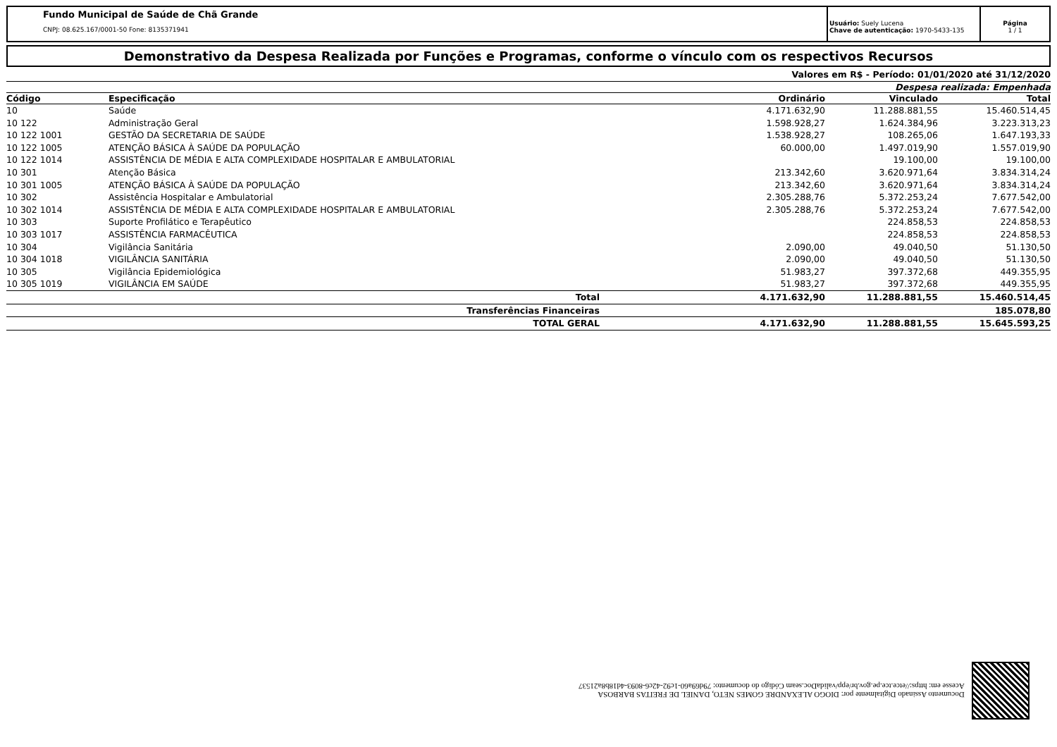Fundo Municipal de Saúde de Chã Grande
CNPJ: 08.625.167/0001-50 Fone: 8135371941
Usuário: Suely Lucena
Chave de autenticação: 1970-5433-135
Página
1 / 1
Demonstrativo da Despesa Realizada por Funções e Programas, conforme o vínculo com os respectivos Recursos
Valores em R$ - Período: 01/01/2020 até 31/12/2020
Despesa realizada: Empenhada
| Código | Especificação | Ordinário | Vinculado | Total |
| --- | --- | --- | --- | --- |
| 10 | Saúde | 4.171.632,90 | 11.288.881,55 | 15.460.514,45 |
| 10 122 | Administração Geral | 1.598.928,27 | 1.624.384,96 | 3.223.313,23 |
| 10 122 1001 | GESTÃO DA SECRETARIA DE SAÚDE | 1.538.928,27 | 108.265,06 | 1.647.193,33 |
| 10 122 1005 | ATENÇÃO BÁSICA À SAÚDE DA POPULAÇÃO | 60.000,00 | 1.497.019,90 | 1.557.019,90 |
| 10 122 1014 | ASSISTÊNCIA DE MÉDIA E ALTA COMPLEXIDADE HOSPITALAR E AMBULATORIAL | | 19.100,00 | 19.100,00 |
| 10 301 | Atenção Básica | 213.342,60 | 3.620.971,64 | 3.834.314,24 |
| 10 301 1005 | ATENÇÃO BÁSICA À SAÚDE DA POPULAÇÃO | 213.342,60 | 3.620.971,64 | 3.834.314,24 |
| 10 302 | Assistência Hospitalar e Ambulatorial | 2.305.288,76 | 5.372.253,24 | 7.677.542,00 |
| 10 302 1014 | ASSISTÊNCIA DE MÉDIA E ALTA COMPLEXIDADE HOSPITALAR E AMBULATORIAL | 2.305.288,76 | 5.372.253,24 | 7.677.542,00 |
| 10 303 | Suporte Profilático e Terapêutico | | 224.858,53 | 224.858,53 |
| 10 303 1017 | ASSISTÊNCIA FARMACÊUTICA | | 224.858,53 | 224.858,53 |
| 10 304 | Vigilância Sanitária | 2.090,00 | 49.040,50 | 51.130,50 |
| 10 304 1018 | VIGILÂNCIA SANITÁRIA | 2.090,00 | 49.040,50 | 51.130,50 |
| 10 305 | Vigilância Epidemiológica | 51.983,27 | 397.372,68 | 449.355,95 |
| 10 305 1019 | VIGILÂNCIA EM SAÚDE | 51.983,27 | 397.372,68 | 449.355,95 |
| | Total | 4.171.632,90 | 11.288.881,55 | 15.460.514,45 |
| | Transferências Financeiras | | | 185.078,80 |
| | TOTAL GERAL | 4.171.632,90 | 11.288.881,55 | 15.645.593,25 |
Documento Assinado Digitalmente por: DIOGO ALEXANDRE GOMES NETO, DANIEL DE FREITAS BARBOSA
Acesse em: https://etce.tce.pe.gov.br/epp/validaDoc.seam Código do documento: 79d69a60-1c92-42c6-8093-4d18b8a21537